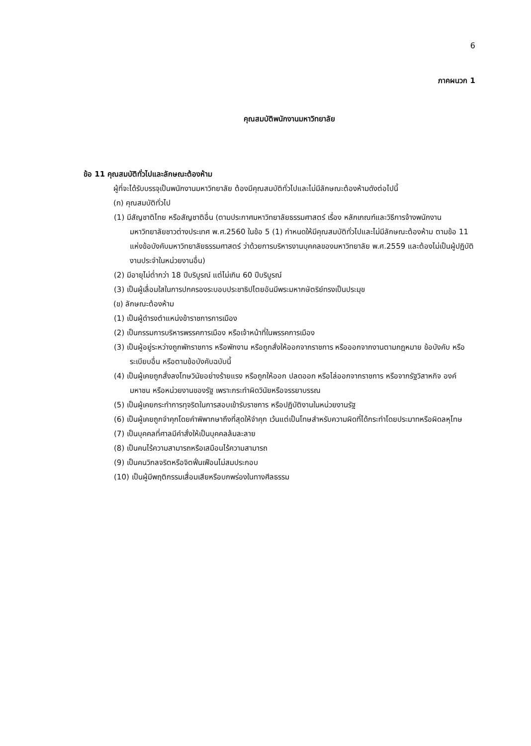6
ภาคผนวก 1
คุณสมบัติพนักงานมหาวิทยาลัย
ข้อ 11 คุณสมบัติทั่วไปและลักษณะต้องห้าม
ผู้ที่จะได้รับบรรจุเป็นพนักงานมหาวิทยาลัย ต้องมีคุณสมบัติทั่วไปและไม่มีลักษณะต้องห้ามดังต่อไปนี้
(ก) คุณสมบัติทั่วไป
(1) มีสัญชาติไทย หรือสัญชาติอื่น (ตามประกาศมหาวิทยาลัยธรรมศาสตร์ เรื่อง หลักเกณฑ์และวิธีการจ้างพนักงานมหาวิทยาลัยชาวต่างประเทศ พ.ศ.2560 ในข้อ 5 (1) กำหนดให้มีคุณสมบัติทั่วไปและไม่มีลักษณะต้องห้าม ตามข้อ 11 แห่งข้อบังคับมหาวิทยาลัยธรรมศาสตร์ ว่าด้วยการบริหารงานบุคคลของมหาวิทยาลัย พ.ศ.2559 และต้องไม่เป็นผู้ปฏิบัติงานประจำในหน่วยงานอื่น)
(2) มีอายุไม่ต่ำกว่า 18 ปีบริบูรณ์ แต่ไม่เกิน 60 ปีบริบูรณ์
(3) เป็นผู้เลื่อมใสในการปกครองระบอบประชาธิปไตยอันมีพระมหากษัตริย์ทรงเป็นประมุข
(ข) ลักษณะต้องห้าม
(1) เป็นผู้ดำรงตำแหน่งข้าราชการการเมือง
(2) เป็นกรรมการบริหารพรรคการเมือง หรือเจ้าหน้าที่ในพรรคการเมือง
(3) เป็นผู้อยู่ระหว่างถูกพักราชการ หรือพักงาน หรือถูกสั่งให้ออกจากราชการ หรือออกจากงานตามกฎหมาย ข้อบังคับ หรือระเบียบอื่น หรือตามข้อบังคับฉบับนี้
(4) เป็นผู้เคยถูกสั่งลงโทษวินัยอย่างร้ายแรง หรือถูกให้ออก ปลดออก หรือไล่ออกจากราชการ หรือจากรัฐวิสาหกิจ องค์มหาชน หรือหน่วยงานของรัฐ เพราะกระทำผิดวินัยหรือจรรยาบรรณ
(5) เป็นผู้เคยกระทำการทุจริตในการสอบเข้ารับราชการ หรือปฏิบัติงานในหน่วยงานรัฐ
(6) เป็นผู้เคยถูกจำคุกโดยคำพิพากษาถึงที่สุดให้จำคุก เว้นแต่เป็นโทษสำหรับความผิดที่ได้กระทำโดยประมาทหรือผิดลหุโทษ
(7) เป็นบุคคลที่ศาลมีคำสั่งให้เป็นบุคคลล้มละลาย
(8) เป็นคนไร้ความสามารถหรือเสมือนไร้ความสามารถ
(9) เป็นคนวิกลจริตหรือจิตฟั่นเฟือนไม่สมประกอบ
(10) เป็นผู้มีพฤติกรรมเสื่อมเสียหรือบกพร่องในทางศีลธรรม